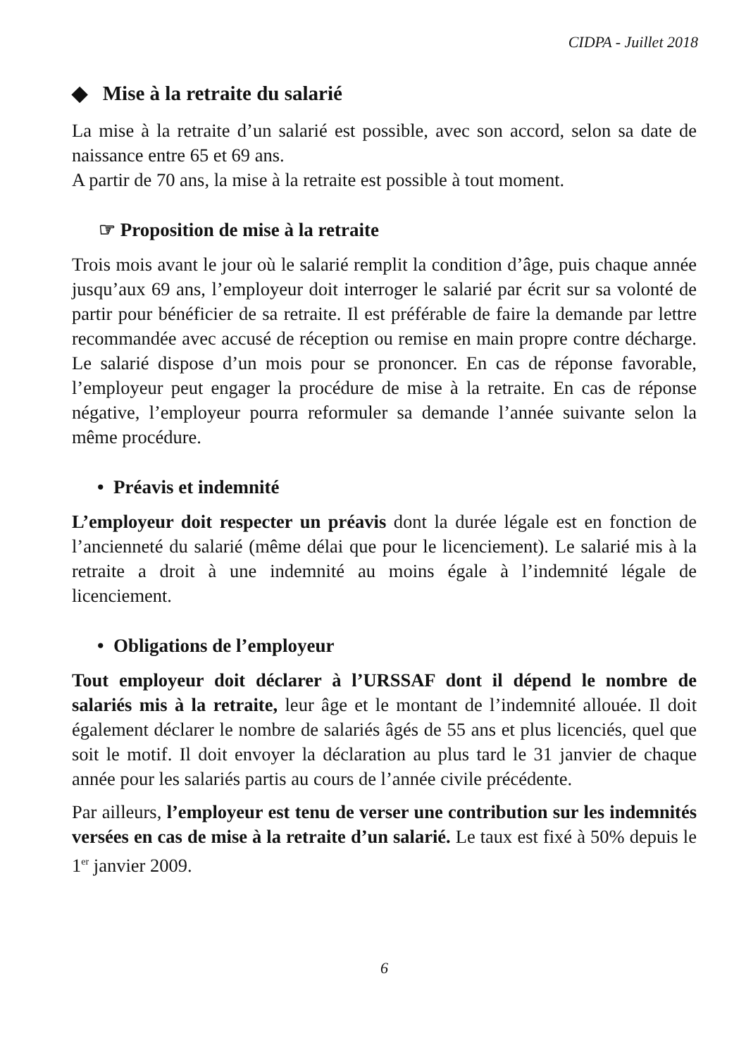CIDPA - Juillet 2018
◆ Mise à la retraite du salarié
La mise à la retraite d’un salarié est possible, avec son accord, selon sa date de naissance entre 65 et 69 ans.
A partir de 70 ans, la mise à la retraite est possible à tout moment.
☞ Proposition de mise à la retraite
Trois mois avant le jour où le salarié remplit la condition d’âge, puis chaque année jusqu’aux 69 ans, l’employeur doit interroger le salarié par écrit sur sa volonté de partir pour bénéficier de sa retraite. Il est préférable de faire la demande par lettre recommandée avec accusé de réception ou remise en main propre contre décharge. Le salarié dispose d’un mois pour se prononcer. En cas de réponse favorable, l’employeur peut engager la procédure de mise à la retraite. En cas de réponse négative, l’employeur pourra reformuler sa demande l’année suivante selon la même procédure.
• Préavis et indemnité
L’employeur doit respecter un préavis dont la durée légale est en fonction de l’ancienneté du salarié (même délai que pour le licenciement). Le salarié mis à la retraite a droit à une indemnité au moins égale à l’indemnité légale de licenciement.
• Obligations de l’employeur
Tout employeur doit déclarer à l’URSSAF dont il dépend le nombre de salariés mis à la retraite, leur âge et le montant de l’indemnité allouée. Il doit également déclarer le nombre de salariés âgés de 55 ans et plus licenciés, quel que soit le motif. Il doit envoyer la déclaration au plus tard le 31 janvier de chaque année pour les salariés partis au cours de l’année civile précédente.
Par ailleurs, l’employeur est tenu de verser une contribution sur les indemnités versées en cas de mise à la retraite d’un salarié. Le taux est fixé à 50% depuis le 1<sup>er</sup> janvier 2009.
6